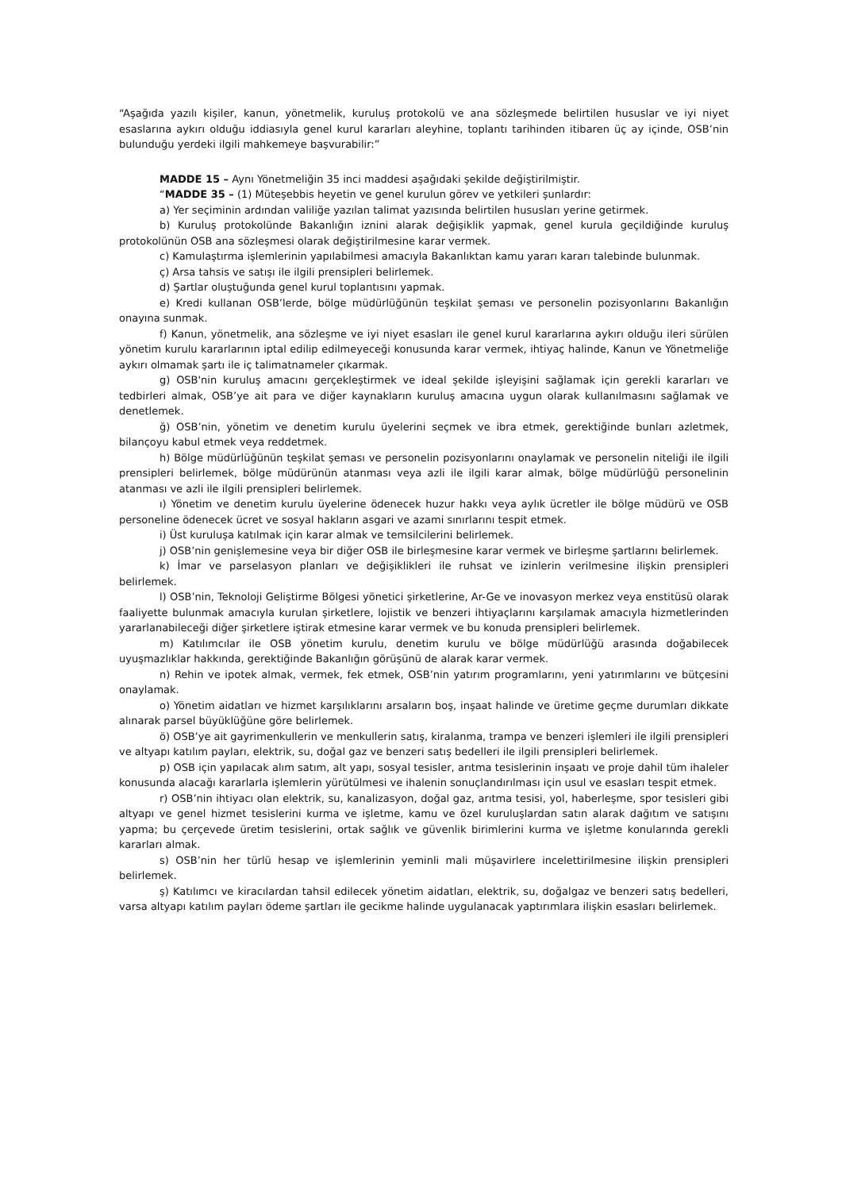“Aşağıda yazılı kişiler, kanun, yönetmelik, kuruluş protokolü ve ana sözleşmede belirtilen hususlar ve iyi niyet esaslarına aykırı olduğu iddiasıyla genel kurul kararları aleyhine, toplantı tarihinden itibaren üç ay içinde, OSB’nin bulunduğu yerdeki ilgili mahkemeye başvurabilir:”
MADDE 15 – Aynı Yönetmeliğin 35 inci maddesi aşağıdaki şekilde değiştirilmiştir.
“MADDE 35 – (1) Müteşebbis heyetin ve genel kurulun görev ve yetkileri şunlardır:
a) Yer seçiminin ardından valiliğe yazılan talimat yazısında belirtilen hususları yerine getirmek.
b) Kuruluş protokolünde Bakanlığın iznini alarak değişiklik yapmak, genel kurula geçildiğinde kuruluş protokolünün OSB ana sözleşmesi olarak değiştirilmesine karar vermek.
c) Kamulaştırma işlemlerinin yapılabilmesi amacıyla Bakanlıktan kamu yararı kararı talebinde bulunmak.
ç) Arsa tahsis ve satışı ile ilgili prensipleri belirlemek.
d) Şartlar oluştuğunda genel kurul toplantısını yapmak.
e) Kredi kullanan OSB’lerde, bölge müdürlüğünün teşkilat şeması ve personelin pozisyonlarını Bakanlığın onayına sunmak.
f) Kanun, yönetmelik, ana sözleşme ve iyi niyet esasları ile genel kurul kararlarına aykırı olduğu ileri sürülen yönetim kurulu kararlarının iptal edilip edilmeyeceği konusunda karar vermek, ihtiyaç halinde, Kanun ve Yönetmeliğe aykırı olmamak şartı ile iç talimatnameler çıkarmak.
g) OSB'nin kuruluş amacını gerçekleştirmek ve ideal şekilde işleyişini sağlamak için gerekli kararları ve tedbirleri almak, OSB’ye ait para ve diğer kaynakların kuruluş amacına uygun olarak kullanılmasını sağlamak ve denetlemek.
ğ) OSB’nin, yönetim ve denetim kurulu üyelerini seçmek ve ibra etmek, gerektiğinde bunları azletmek, bilançoyu kabul etmek veya reddetmek.
h) Bölge müdürlüğünün teşkilat şeması ve personelin pozisyonlarını onaylamak ve personelin niteliği ile ilgili prensipleri belirlemek, bölge müdürünün atanması veya azli ile ilgili karar almak, bölge müdürlüğü personelinin atanması ve azli ile ilgili prensipleri belirlemek.
ı) Yönetim ve denetim kurulu üyelerine ödenecek huzur hakkı veya aylık ücretler ile bölge müdürü ve OSB personeline ödenecek ücret ve sosyal hakların asgari ve azami sınırlarını tespit etmek.
i) Üst kuruluşa katılmak için karar almak ve temsilcilerini belirlemek.
j) OSB’nin genişlemesine veya bir diğer OSB ile birleşmesine karar vermek ve birleşme şartlarını belirlemek.
k) İmar ve parselasyon planları ve değişiklikleri ile ruhsat ve izinlerin verilmesine ilişkin prensipleri belirlemek.
l) OSB’nin, Teknoloji Geliştirme Bölgesi yönetici şirketlerine, Ar-Ge ve inovasyon merkez veya enstitüsü olarak faaliyette bulunmak amacıyla kurulan şirketlere, lojistik ve benzeri ihtiyaçlarını karşılamak amacıyla hizmetlerinden yararlanabileceği diğer şirketlere iştirak etmesine karar vermek ve bu konuda prensipleri belirlemek.
m) Katılımcılar ile OSB yönetim kurulu, denetim kurulu ve bölge müdürlüğü arasında doğabilecek uyuşmazlıklar hakkında, gerektiğinde Bakanlığın görüşünü de alarak karar vermek.
n) Rehin ve ipotek almak, vermek, fek etmek, OSB’nin yatırım programlarını, yeni yatırımlarını ve bütçesini onaylamak.
o) Yönetim aidatları ve hizmet karşılıklarını arsaların boş, inşaat halinde ve üretime geçme durumları dikkate alınarak parsel büyüklüğüne göre belirlemek.
ö) OSB’ye ait gayrimenkullerin ve menkullerin satış, kiralanma, trampa ve benzeri işlemleri ile ilgili prensipleri ve altyapı katılım payları, elektrik, su, doğal gaz ve benzeri satış bedelleri ile ilgili prensipleri belirlemek.
p) OSB için yapılacak alım satım, alt yapı, sosyal tesisler, arıtma tesislerinin inşaatı ve proje dahil tüm ihaleler konusunda alacağı kararlarla işlemlerin yürütülmesi ve ihalenin sonuçlandırılması için usul ve esasları tespit etmek.
r) OSB’nin ihtiyacı olan elektrik, su, kanalizasyon, doğal gaz, arıtma tesisi, yol, haberleşme, spor tesisleri gibi altyapı ve genel hizmet tesislerini kurma ve işletme, kamu ve özel kuruluşlardan satın alarak dağıtım ve satışını yapma; bu çerçevede üretim tesislerini, ortak sağlık ve güvenlik birimlerini kurma ve işletme konularında gerekli kararları almak.
s) OSB’nin her türlü hesap ve işlemlerinin yeminli mali müşavirlere incelettirilmesine ilişkin prensipleri belirlemek.
ş) Katılımcı ve kiracılardan tahsil edilecek yönetim aidatları, elektrik, su, doğalgaz ve benzeri satış bedelleri, varsa altyapı katılım payları ödeme şartları ile gecikme halinde uygulanacak yaptırımlara ilişkin esasları belirlemek.